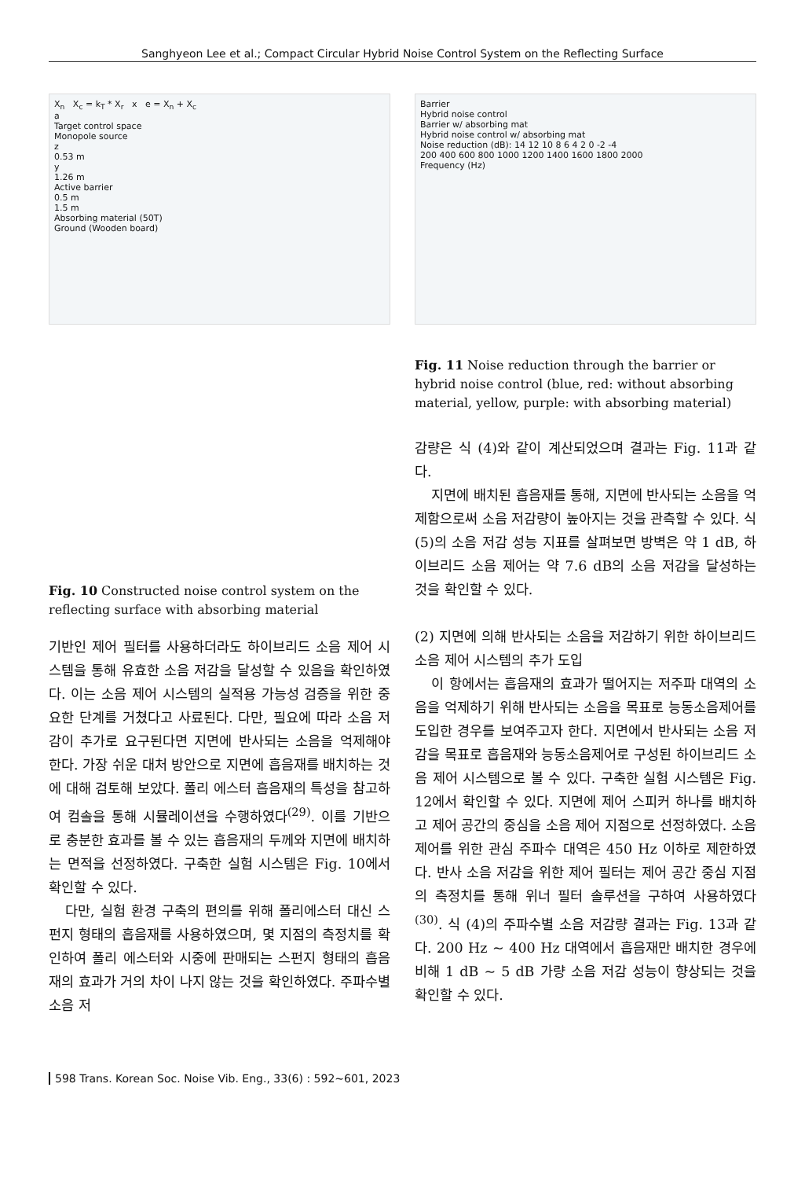Sanghyeon Lee et al.; Compact Circular Hybrid Noise Control System on the Reflecting Surface
X<sub>n</sub> X<sub>c</sub> = k<sub>T</sub> * X<sub>r</sub> x e = X<sub>n</sub> + X<sub>c</sub>
a
Target control space
Monopole source
z
0.53 m
y
1.26 m
Active barrier
0.5 m
1.5 m
Absorbing material (50T)
Ground (Wooden board)
Fig. 10 Constructed noise control system on the reflecting surface with absorbing material
기반인 제어 필터를 사용하더라도 하이브리드 소음 제어 시스템을 통해 유효한 소음 저감을 달성할 수 있음을 확인하였다. 이는 소음 제어 시스템의 실적용 가능성 검증을 위한 중요한 단계를 거쳤다고 사료된다. 다만, 필요에 따라 소음 저감이 추가로 요구된다면 지면에 반사되는 소음을 억제해야 한다. 가장 쉬운 대처 방안으로 지면에 흡음재를 배치하는 것에 대해 검토해 보았다. 폴리 에스터 흡음재의 특성을 참고하여 컴솔을 통해 시뮬레이션을 수행하였다<sup>(29)</sup>. 이를 기반으로 충분한 효과를 볼 수 있는 흡음재의 두께와 지면에 배치하는 면적을 선정하였다. 구축한 실험 시스템은 Fig. 10에서 확인할 수 있다.
다만, 실험 환경 구축의 편의를 위해 폴리에스터 대신 스펀지 형태의 흡음재를 사용하였으며, 몇 지점의 측정치를 확인하여 폴리 에스터와 시중에 판매되는 스펀지 형태의 흡음재의 효과가 거의 차이 나지 않는 것을 확인하였다. 주파수별 소음 저
Barrier
Hybrid noise control
Barrier w/ absorbing mat
Hybrid noise control w/ absorbing mat
Noise reduction (dB): 14 12 10 8 6 4 2 0 -2 -4
200 400 600 800 1000 1200 1400 1600 1800 2000
Frequency (Hz)
Fig. 11 Noise reduction through the barrier or hybrid noise control (blue, red: without absorbing material, yellow, purple: with absorbing material)
감량은 식 (4)와 같이 계산되었으며 결과는 Fig. 11과 같다.
지면에 배치된 흡음재를 통해, 지면에 반사되는 소음을 억제함으로써 소음 저감량이 높아지는 것을 관측할 수 있다. 식 (5)의 소음 저감 성능 지표를 살펴보면 방벽은 약 1 dB, 하이브리드 소음 제어는 약 7.6 dB의 소음 저감을 달성하는 것을 확인할 수 있다.
(2) 지면에 의해 반사되는 소음을 저감하기 위한 하이브리드 소음 제어 시스템의 추가 도입
이 항에서는 흡음재의 효과가 떨어지는 저주파 대역의 소음을 억제하기 위해 반사되는 소음을 목표로 능동소음제어를 도입한 경우를 보여주고자 한다. 지면에서 반사되는 소음 저감을 목표로 흡음재와 능동소음제어로 구성된 하이브리드 소음 제어 시스템으로 볼 수 있다. 구축한 실험 시스템은 Fig. 12에서 확인할 수 있다. 지면에 제어 스피커 하나를 배치하고 제어 공간의 중심을 소음 제어 지점으로 선정하였다. 소음 제어를 위한 관심 주파수 대역은 450 Hz 이하로 제한하였다. 반사 소음 저감을 위한 제어 필터는 제어 공간 중심 지점의 측정치를 통해 위너 필터 솔루션을 구하여 사용하였다<sup>(30)</sup>. 식 (4)의 주파수별 소음 저감량 결과는 Fig. 13과 같다. 200 Hz ~ 400 Hz 대역에서 흡음재만 배치한 경우에 비해 1 dB ~ 5 dB 가량 소음 저감 성능이 향상되는 것을 확인할 수 있다.
598 Trans. Korean Soc. Noise Vib. Eng., 33(6) : 592~601, 2023